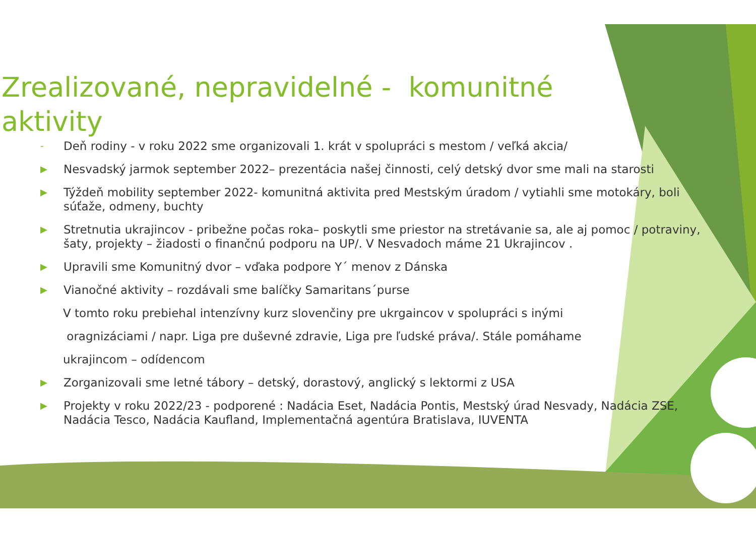Zrealizované, nepravidelné - komunitné aktivity
- Deň rodiny - v roku 2022 sme organizovali 1. krát v spolupráci s mestom / veľká akcia/
▶ Nesvadský jarmok september 2022– prezentácia našej činnosti, celý detský dvor sme mali na starosti
▶ Týždeň mobility september 2022- komunitná aktivita pred Mestským úradom / vytiahli sme motokáry, boli súťaže, odmeny, buchty
▶ Stretnutia ukrajincov - pribežne počas roka– poskytli sme priestor na stretávanie sa, ale aj pomoc / potraviny, šaty, projekty – žiadosti o finančnú podporu na UP/. V Nesvadoch máme 21 Ukrajincov .
▶ Upravili sme Komunitný dvor – vďaka podpore Y´ menov z Dánska
▶
Vianočné aktivity – rozdávali sme balíčky Samaritans´purse
V tomto roku prebiehal intenzívny kurz slovenčiny pre ukrgaincov v spolupráci s inými
oragnizáciami / napr. Liga pre duševné zdravie, Liga pre ľudské práva/. Stále pomáhame
ukrajincom – odídencom
▶ Zorganizovali sme letné tábory – detský, dorastový, anglický s lektormi z USA
▶ Projekty v roku 2022/23 - podporené : Nadácia Eset, Nadácia Pontis, Mestský úrad Nesvady, Nadácia ZSE, Nadácia Tesco, Nadácia Kaufland, Implementačná agentúra Bratislava, IUVENTA